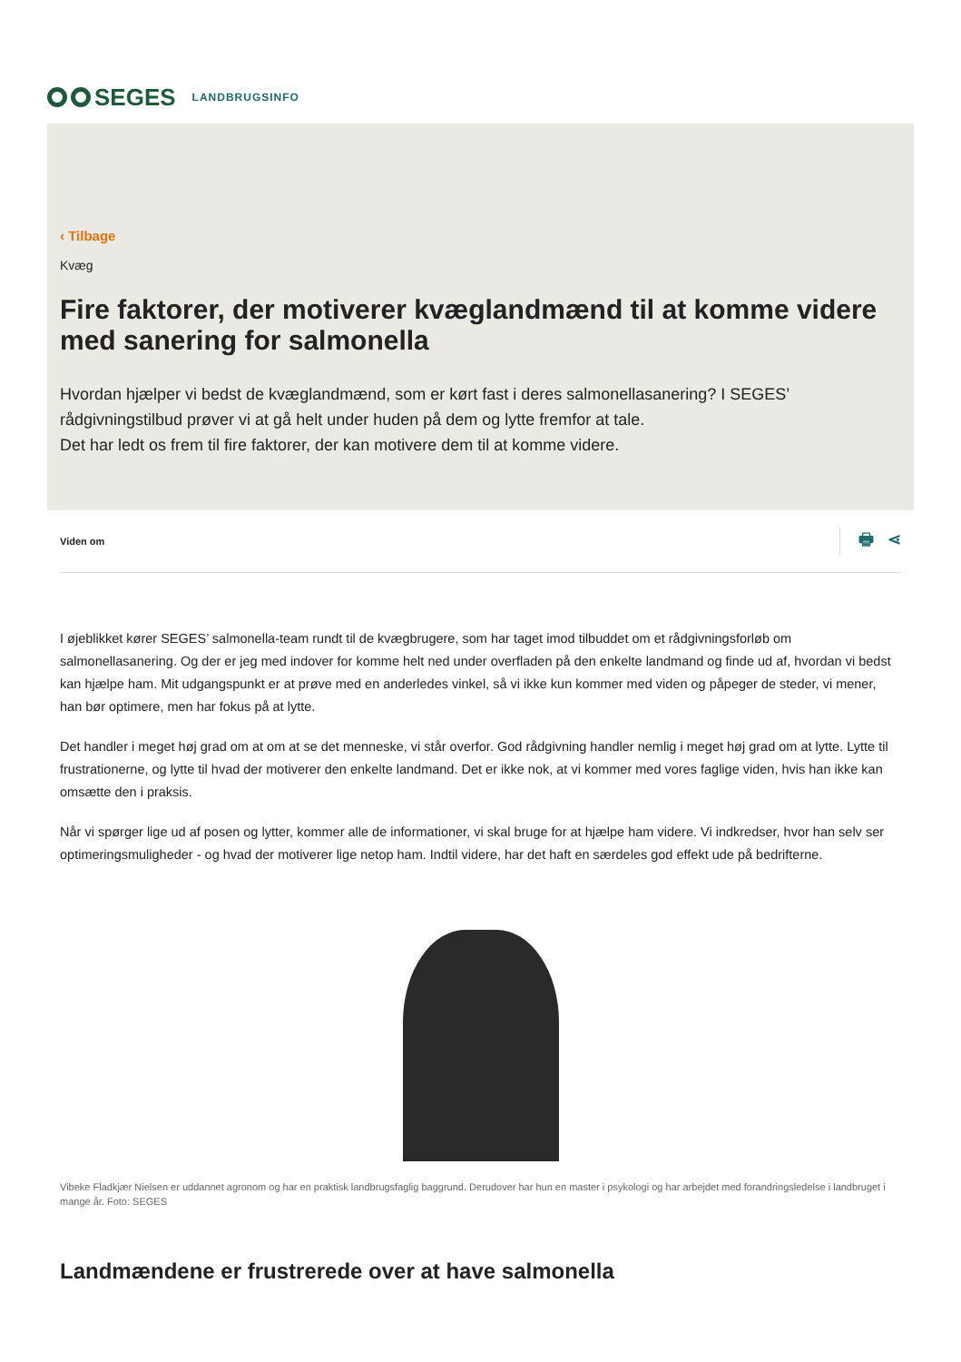SEGES
LANDBRUGSINFO
‹ Tilbage
Kvæg
Fire faktorer, der motiverer kvæglandmænd til at komme videre med sanering for salmonella
Hvordan hjælper vi bedst de kvæglandmænd, som er kørt fast i deres salmonellasanering? I SEGES’ rådgivningstilbud prøver vi at gå helt under huden på dem og lytte fremfor at tale.
Det har ledt os frem til fire faktorer, der kan motivere dem til at komme videre.
Viden om 🖶 ⋖
I øjeblikket kører SEGES’ salmonella-team rundt til de kvægbrugere, som har taget imod tilbuddet om et rådgivningsforløb om salmonellasanering. Og der er jeg med indover for komme helt ned under overfladen på den enkelte landmand og finde ud af, hvordan vi bedst kan hjælpe ham. Mit udgangspunkt er at prøve med en anderledes vinkel, så vi ikke kun kommer med viden og påpeger de steder, vi mener, han bør optimere, men har fokus på at lytte.
Det handler i meget høj grad om at om at se det menneske, vi står overfor. God rådgivning handler nemlig i meget høj grad om at lytte. Lytte til frustrationerne, og lytte til hvad der motiverer den enkelte landmand. Det er ikke nok, at vi kommer med vores faglige viden, hvis han ikke kan omsætte den i praksis.
Når vi spørger lige ud af posen og lytter, kommer alle de informationer, vi skal bruge for at hjælpe ham videre. Vi indkredser, hvor han selv ser optimeringsmuligheder - og hvad der motiverer lige netop ham. Indtil videre, har det haft en særdeles god effekt ude på bedrifterne.
Vibeke Fladkjær Nielsen er uddannet agronom og har en praktisk landbrugsfaglig baggrund. Derudover har hun en master i psykologi og har arbejdet med forandringsledelse i landbruget i mange år. Foto: SEGES
Landmændene er frustrerede over at have salmonella